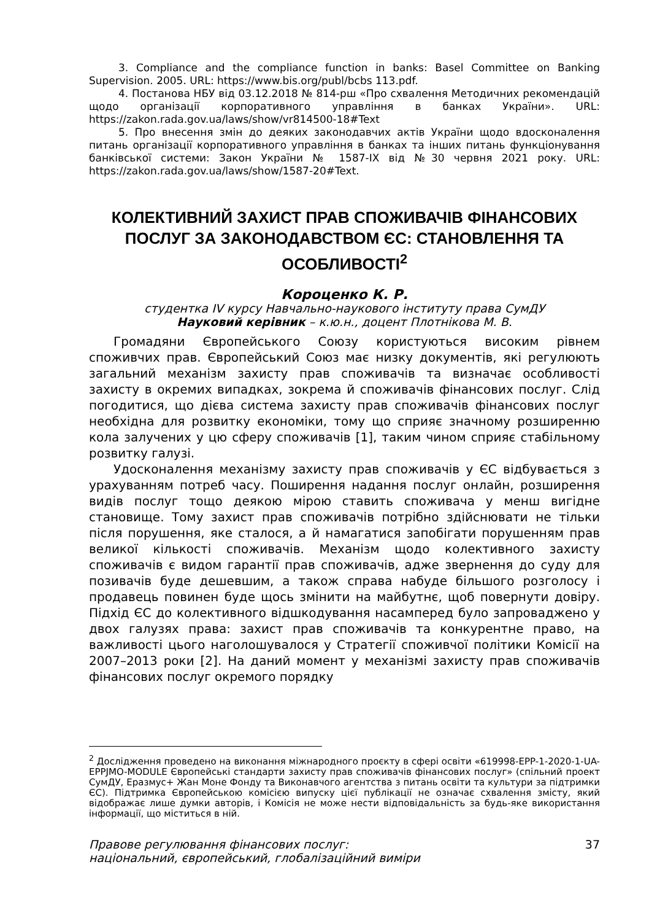3. Compliance and the compliance function in banks: Basel Committee on Banking Supervision. 2005. URL: https://www.bis.org/publ/bcbs 113.pdf.
4. Постанова НБУ від 03.12.2018 № 814-рш «Про схвалення Методичних рекомендацій щодо організації корпоративного управління в банках України». URL: https://zakon.rada.gov.ua/laws/show/vr814500-18#Text
5. Про внесення змін до деяких законодавчих актів України щодо вдосконалення питань організації корпоративного управління в банках та інших питань функціонування банківської системи: Закон України № 1587-IX від №30 червня 2021 року. URL: https://zakon.rada.gov.ua/laws/show/1587-20#Text.
КОЛЕКТИВНИЙ ЗАХИСТ ПРАВ СПОЖИВАЧІВ ФІНАНСОВИХ ПОСЛУГ ЗА ЗАКОНОДАВСТВОМ ЄС: СТАНОВЛЕННЯ ТА ОСОБЛИВОСТІ<sup>2</sup>
Короценко К. Р.
студентка IV курсу Навчально-наукового інституту права СумДУ
Науковий керівник – к.ю.н., доцент Плотнікова М. В.
Громадяни Європейського Союзу користуються високим рівнем споживчих прав. Європейський Союз має низку документів, які регулюють загальний механізм захисту прав споживачів та визначає особливості захисту в окремих випадках, зокрема й споживачів фінансових послуг. Слід погодитися, що дієва система захисту прав споживачів фінансових послуг необхідна для розвитку економіки, тому що сприяє значному розширенню кола залучених у цю сферу споживачів [1], таким чином сприяє стабільному розвитку галузі.
Удосконалення механізму захисту прав споживачів у ЄС відбувається з урахуванням потреб часу. Поширення надання послуг онлайн, розширення видів послуг тощо деякою мірою ставить споживача у менш вигідне становище. Тому захист прав споживачів потрібно здійснювати не тільки після порушення, яке сталося, а й намагатися запобігати порушенням прав великої кількості споживачів. Механізм щодо колективного захисту споживачів є видом гарантії прав споживачів, адже звернення до суду для позивачів буде дешевшим, а також справа набуде більшого розголосу і продавець повинен буде щось змінити на майбутнє, щоб повернути довіру. Підхід ЄС до колективного відшкодування насамперед було запроваджено у двох галузях права: захист прав споживачів та конкурентне право, на важливості цього наголошувалося у Стратегії споживчої політики Комісії на 2007–2013 роки [2]. На даний момент у механізмі захисту прав споживачів фінансових послуг окремого порядку
<sup>2</sup> Дослідження проведено на виконання міжнародного проєкту в сфері освіти «619998-EPP-1-2020-1-UA-EPPJMO-MODULE Європейські стандарти захисту прав споживачів фінансових послуг» (спільний проект СумДУ, Еразмус+ Жан Моне Фонду та Виконавчого агентства з питань освіти та культури за підтримки ЄС). Підтримка Європейською комісією випуску цієї публікації не означає схвалення змісту, який відображає лише думки авторів, і Комісія не може нести відповідальність за будь-яке використання інформації, що міститься в ній.
Правове регулювання фінансових послуг:
національний, європейський, глобалізаційний виміри
37